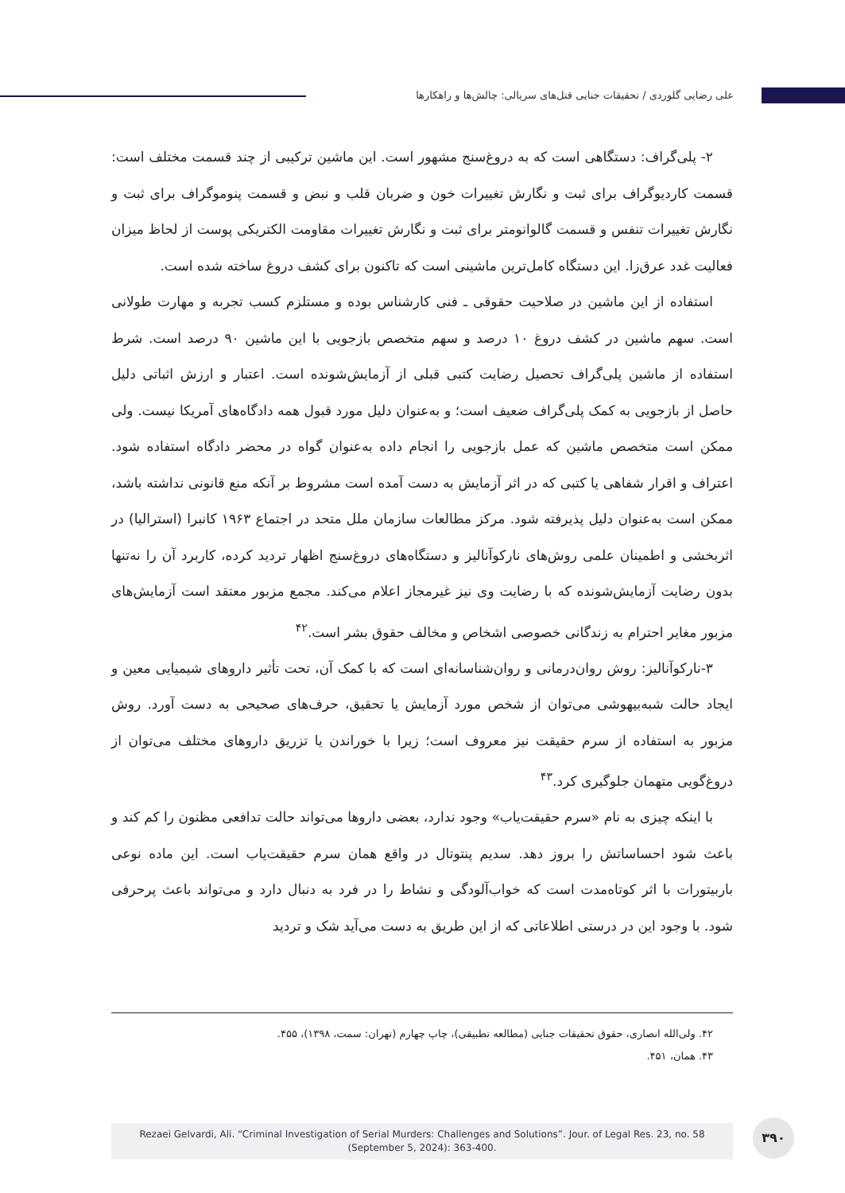علی رضایی گلوردی / تحقیقات جنایی قتل‌های سریالی: چالش‌ها و راهکارها
۲- پلی‌گراف: دستگاهی است که به دروغ‌سنج مشهور است. این ماشین ترکیبی از چند قسمت مختلف است: قسمت کاردیوگراف برای ثبت و نگارش تغییرات خون و ضربان قلب و نبض و قسمت پنوموگراف برای ثبت و نگارش تغییرات تنفس و قسمت گالوانومتر برای ثبت و نگارش تغییرات مقاومت الکتریکی پوست از لحاظ میزان فعالیت غدد عرق‌زا. این دستگاه کامل‌ترین ماشینی است که تاکنون برای کشف دروغ ساخته شده است.
استفاده از این ماشین در صلاحیت حقوقی ـ فنی کارشناس بوده و مستلزم کسب تجربه و مهارت طولانی است. سهم ماشین در کشف دروغ ۱۰ درصد و سهم متخصص بازجویی با این ماشین ۹۰ درصد است. شرط استفاده از ماشین پلی‌گراف تحصیل رضایت کتبی قبلی از آزمایش‌شونده است. اعتبار و ارزش اثباتی دلیل حاصل از بازجویی به کمک پلی‌گراف ضعیف است؛ و به‌عنوان دلیل مورد قبول همه دادگاه‌های آمریکا نیست. ولی ممکن است متخصص ماشین که عمل بازجویی را انجام داده به‌عنوان گواه در محضر دادگاه استفاده شود. اعتراف و اقرار شفاهی یا کتبی که در اثر آزمایش به دست آمده است مشروط بر آنکه منع قانونی نداشته باشد، ممکن است به‌عنوان دلیل پذیرفته شود. مرکز مطالعات سازمان ملل متحد در اجتماع ۱۹۶۳ کانبرا (استرالیا) در اثربخشی و اطمینان علمی روش‌های نارکوآنالیز و دستگاه‌های دروغ‌سنج اظهار تردید کرده، کاربرد آن را نه‌تنها بدون رضایت آزمایش‌شونده که با رضایت وی نیز غیرمجاز اعلام می‌کند. مجمع مزبور معتقد است آزمایش‌های مزبور مغایر احترام به زندگانی خصوصی اشخاص و مخالف حقوق بشر است.<sup>۴۲</sup>
۳-نارکوآنالیز: روش روان‌درمانی و روان‌شناسانه‌ای است که با کمک آن، تحت تأثیر داروهای شیمیایی معین و ایجاد حالت شبه‌بیهوشی می‌توان از شخص مورد آزمایش یا تحقیق، حرف‌های صحیحی به دست آورد. روش مزبور به استفاده از سرم حقیقت نیز معروف است؛ زیرا با خوراندن یا تزریق داروهای مختلف می‌توان از دروغ‌گویی متهمان جلوگیری کرد.<sup>۴۳</sup>
با اینکه چیزی به نام «سرم حقیقت‌یاب» وجود ندارد، بعضی داروها می‌تواند حالت تدافعی مظنون را کم کند و باعث شود احساساتش را بروز دهد. سدیم پنتوتال در واقع همان سرم حقیقت‌یاب است. این ماده نوعی باربیتورات با اثر کوتاه‌مدت است که خواب‌آلودگی و نشاط را در فرد به دنبال دارد و می‌تواند باعث پرحرفی شود. با وجود این در درستی اطلاعاتی که از این طریق به دست می‌آید شک و تردید
۴۲. ولی‌الله انصاری، حقوق تحقیقات جنایی (مطالعه تطبیقی)، چاپ چهارم (تهران: سمت، ۱۳۹۸)، ۴۵۵.
۴۳. همان، ۴۵۱.
Rezaei Gelvardi, Ali. “Criminal Investigation of Serial Murders: Challenges and Solutions”. Jour. of Legal Res. 23, no. 58
(September 5, 2024): 363-400.
۳۹۰